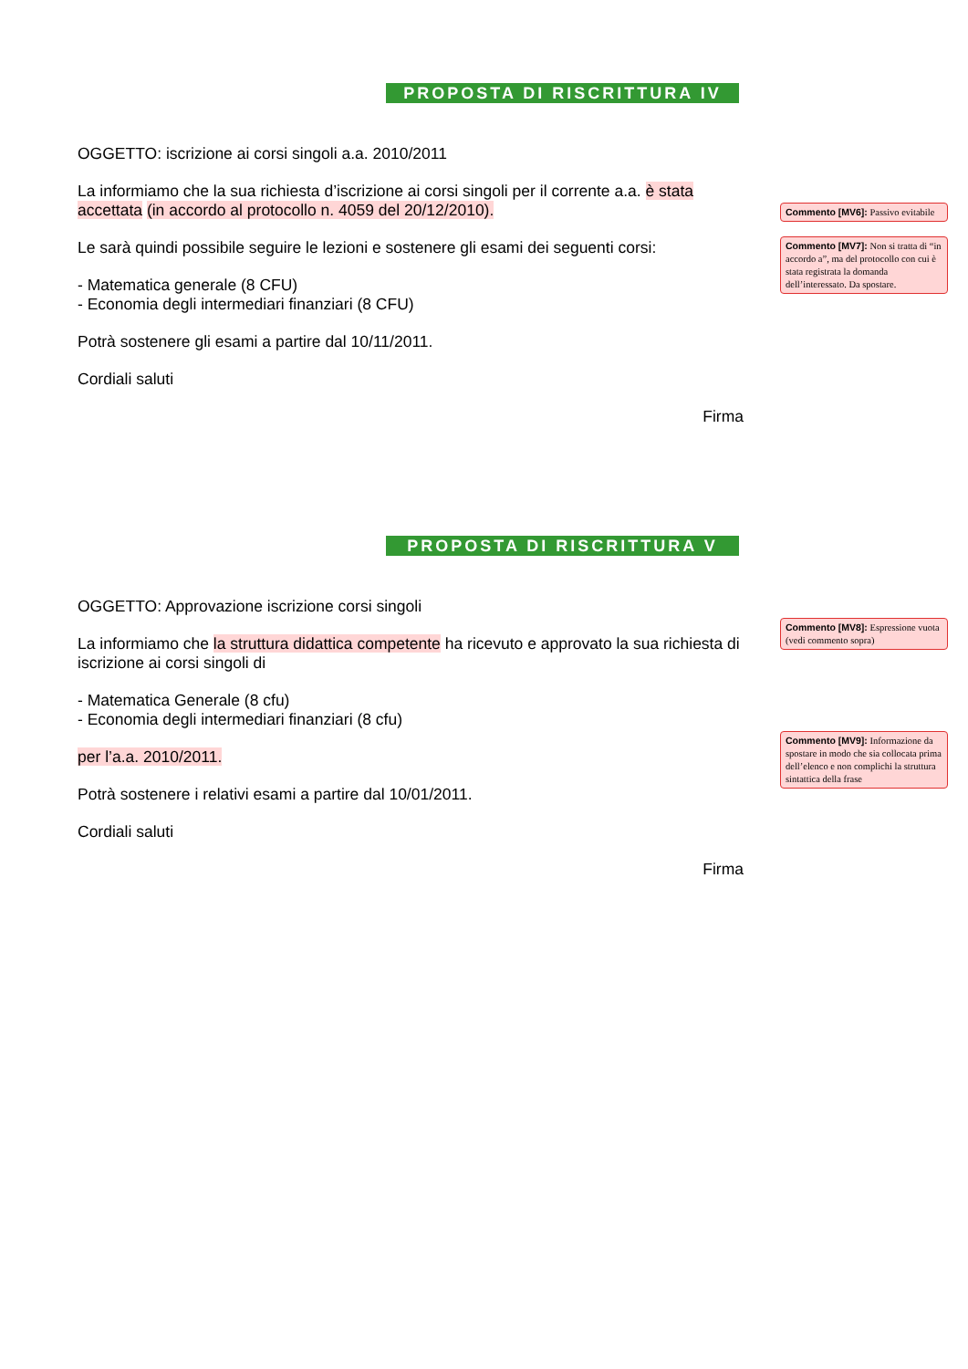PROPOSTA DI RISCRITTURA IV
OGGETTO: iscrizione ai corsi singoli a.a. 2010/2011
La informiamo che la sua richiesta d’iscrizione ai corsi singoli per il corrente a.a. è stata accettata (in accordo al protocollo n. 4059 del 20/12/2010).
Le sarà quindi possibile seguire le lezioni e sostenere gli esami dei seguenti corsi:
- Matematica generale (8 CFU)
- Economia degli intermediari finanziari (8 CFU)
Potrà sostenere gli esami a partire dal 10/11/2011.
Cordiali saluti
Firma
Commento [MV6]: Passivo evitabile
Commento [MV7]: Non si tratta di “in accordo a”, ma del protocollo con cui è stata registrata la domanda dell’interessato. Da spostare.
PROPOSTA DI RISCRITTURA V
OGGETTO: Approvazione iscrizione corsi singoli
La informiamo che la struttura didattica competente ha ricevuto e approvato la sua richiesta di iscrizione ai corsi singoli di
- Matematica Generale (8 cfu)
- Economia degli intermediari finanziari (8 cfu)
per l’a.a. 2010/2011.
Potrà sostenere i relativi esami a partire dal 10/01/2011.
Cordiali saluti
Firma
Commento [MV8]: Espressione vuota (vedi commento sopra)
Commento [MV9]: Informazione da spostare in modo che sia collocata prima dell’elenco e non complichi la struttura sintattica della frase